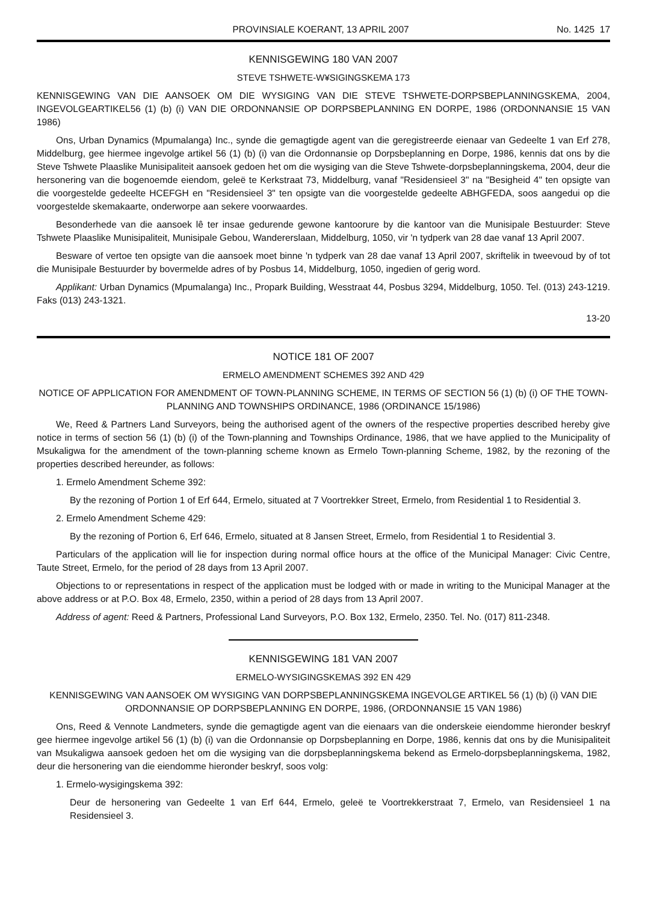PROVINSIALE KOERANT, 13 APRIL 2007 No. 1425 17
KENNISGEWING 180 VAN 2007
STEVE TSHWETE-W¥SIGINGSKEMA 173
KENNISGEWING VAN DIE AANSOEK OM DIE WYSIGING VAN DIE STEVE TSHWETE-DORPSBEPLANNINGSKEMA, 2004, INGEVOLGEARTIKEL56 (1) (b) (i) VAN DIE ORDONNANSIE OP DORPSBEPLANNING EN DORPE, 1986 (ORDONNANSIE 15 VAN 1986)
Ons, Urban Dynamics (Mpumalanga) Inc., synde die gemagtigde agent van die geregistreerde eienaar van Gedeelte 1 van Erf 278, Middelburg, gee hiermee ingevolge artikel 56 (1) (b) (i) van die Ordonnansie op Dorpsbeplanning en Dorpe, 1986, kennis dat ons by die Steve Tshwete Plaaslike Munisipaliteit aansoek gedoen het om die wysiging van die Steve Tshwete-dorpsbeplanningskema, 2004, deur die hersonering van die bogenoemde eiendom, geleë te Kerkstraat 73, Middelburg, vanaf "Residensieel 3" na "Besigheid 4" ten opsigte van die voorgestelde gedeelte HCEFGH en "Residensieel 3" ten opsigte van die voorgestelde gedeelte ABHGFEDA, soos aangedui op die voorgestelde skemakaarte, onderworpe aan sekere voorwaardes.
Besonderhede van die aansoek lê ter insae gedurende gewone kantoorure by die kantoor van die Munisipale Bestuurder: Steve Tshwete Plaaslike Munisipaliteit, Munisipale Gebou, Wandererslaan, Middelburg, 1050, vir 'n tydperk van 28 dae vanaf 13 April 2007.
Besware of vertoe ten opsigte van die aansoek moet binne 'n tydperk van 28 dae vanaf 13 April 2007, skriftelik in tweevoud by of tot die Munisipale Bestuurder by bovermelde adres of by Posbus 14, Middelburg, 1050, ingedien of gerig word.
Applikant: Urban Dynamics (Mpumalanga) Inc., Propark Building, Wesstraat 44, Posbus 3294, Middelburg, 1050. Tel. (013) 243-1219. Faks (013) 243-1321.
13-20
NOTICE 181 OF 2007
ERMELO AMENDMENT SCHEMES 392 AND 429
NOTICE OF APPLICATION FOR AMENDMENT OF TOWN-PLANNING SCHEME, IN TERMS OF SECTION 56 (1) (b) (i) OF THE TOWN-PLANNING AND TOWNSHIPS ORDINANCE, 1986 (ORDINANCE 15/1986)
We, Reed & Partners Land Surveyors, being the authorised agent of the owners of the respective properties described hereby give notice in terms of section 56 (1) (b) (i) of the Town-planning and Townships Ordinance, 1986, that we have applied to the Municipality of Msukaligwa for the amendment of the town-planning scheme known as Ermelo Town-planning Scheme, 1982, by the rezoning of the properties described hereunder, as follows:
1. Ermelo Amendment Scheme 392:
By the rezoning of Portion 1 of Erf 644, Ermelo, situated at 7 Voortrekker Street, Ermelo, from Residential 1 to Residential 3.
2. Ermelo Amendment Scheme 429:
By the rezoning of Portion 6, Erf 646, Ermelo, situated at 8 Jansen Street, Ermelo, from Residential 1 to Residential 3.
Particulars of the application will lie for inspection during normal office hours at the office of the Municipal Manager: Civic Centre, Taute Street, Ermelo, for the period of 28 days from 13 April 2007.
Objections to or representations in respect of the application must be lodged with or made in writing to the Municipal Manager at the above address or at P.O. Box 48, Ermelo, 2350, within a period of 28 days from 13 April 2007.
Address of agent: Reed & Partners, Professional Land Surveyors, P.O. Box 132, Ermelo, 2350. Tel. No. (017) 811-2348.
KENNISGEWING 181 VAN 2007
ERMELO-WYSIGINGSKEMAS 392 EN 429
KENNISGEWING VAN AANSOEK OM WYSIGING VAN DORPSBEPLANNINGSKEMA INGEVOLGE ARTIKEL 56 (1) (b) (i) VAN DIE ORDONNANSIE OP DORPSBEPLANNING EN DORPE, 1986, (ORDONNANSIE 15 VAN 1986)
Ons, Reed & Vennote Landmeters, synde die gemagtigde agent van die eienaars van die onderskeie eiendomme hieronder beskryf gee hiermee ingevolge artikel 56 (1) (b) (i) van die Ordonnansie op Dorpsbeplanning en Dorpe, 1986, kennis dat ons by die Munisipaliteit van Msukaligwa aansoek gedoen het om die wysiging van die dorpsbeplanningskema bekend as Ermelo-dorpsbeplanningskema, 1982, deur die hersonering van die eiendomme hieronder beskryf, soos volg:
1. Ermelo-wysigingskema 392:
Deur de hersonering van Gedeelte 1 van Erf 644, Ermelo, geleë te Voortrekkerstraat 7, Ermelo, van Residensieel 1 na Residensieel 3.